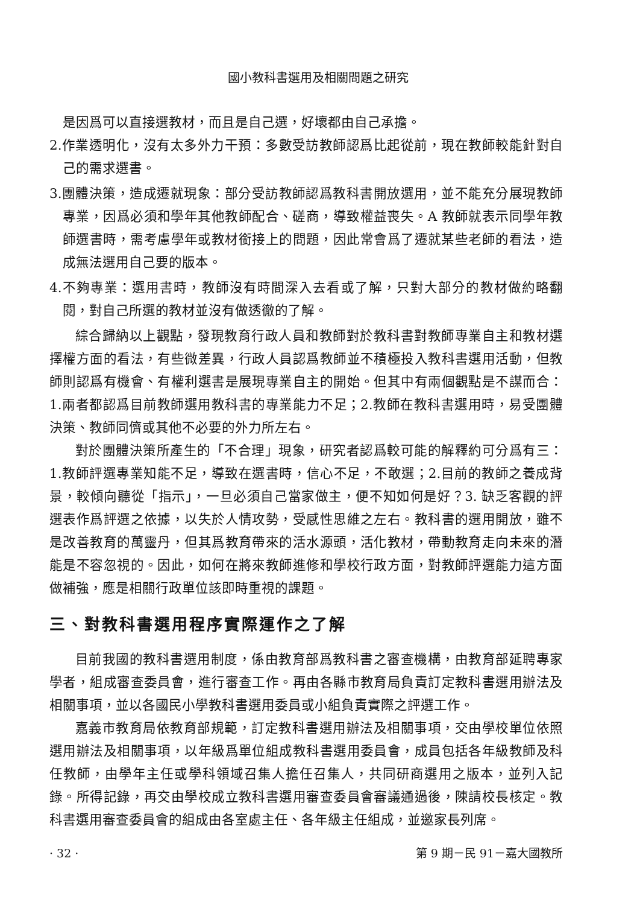國小教科書選用及相關問題之研究
是因爲可以直接選教材，而且是自己選，好壞都由自己承擔。
2.作業透明化，沒有太多外力干預：多數受訪教師認爲比起從前，現在教師較能針對自己的需求選書。
3.團體決策，造成遷就現象：部分受訪教師認爲教科書開放選用，並不能充分展現教師專業，因爲必須和學年其他教師配合、磋商，導致權益喪失。A 教師就表示同學年教師選書時，需考慮學年或教材銜接上的問題，因此常會爲了遷就某些老師的看法，造成無法選用自己要的版本。
4.不夠專業：選用書時，教師沒有時間深入去看或了解，只對大部分的教材做約略翻閱，對自己所選的教材並沒有做透徹的了解。
綜合歸納以上觀點，發現教育行政人員和教師對於教科書對教師專業自主和教材選擇權方面的看法，有些微差異，行政人員認爲教師並不積極投入教科書選用活動，但教師則認爲有機會、有權利選書是展現專業自主的開始。但其中有兩個觀點是不謀而合：1.兩者都認爲目前教師選用教科書的專業能力不足；2.教師在教科書選用時，易受團體決策、教師同儕或其他不必要的外力所左右。
對於團體決策所產生的「不合理」現象，研究者認爲較可能的解釋約可分爲有三：1.教師評選專業知能不足，導致在選書時，信心不足，不敢選；2.目前的教師之養成背景，較傾向聽從「指示」，一旦必須自己當家做主，便不知如何是好？3. 缺乏客觀的評選表作爲評選之依據，以失於人情攻勢，受感性思維之左右。教科書的選用開放，雖不是改善教育的萬靈丹，但其爲教育帶來的活水源頭，活化教材，帶動教育走向未來的潛能是不容忽視的。因此，如何在將來教師進修和學校行政方面，對教師評選能力這方面做補強，應是相關行政單位該即時重視的課題。
三、對教科書選用程序實際運作之了解
目前我國的教科書選用制度，係由教育部爲教科書之審查機構，由教育部延聘專家學者，組成審查委員會，進行審查工作。再由各縣市教育局負責訂定教科書選用辦法及相關事項，並以各國民小學教科書選用委員或小組負責實際之評選工作。
嘉義市教育局依教育部規範，訂定教科書選用辦法及相關事項，交由學校單位依照選用辦法及相關事項，以年級爲單位組成教科書選用委員會，成員包括各年級教師及科任教師，由學年主任或學科領域召集人擔任召集人，共同研商選用之版本，並列入記錄。所得記錄，再交由學校成立教科書選用審查委員會審議通過後，陳請校長核定。教科書選用審查委員會的組成由各室處主任、各年級主任組成，並邀家長列席。
· 32 · 第 9 期－民 91－嘉大國教所